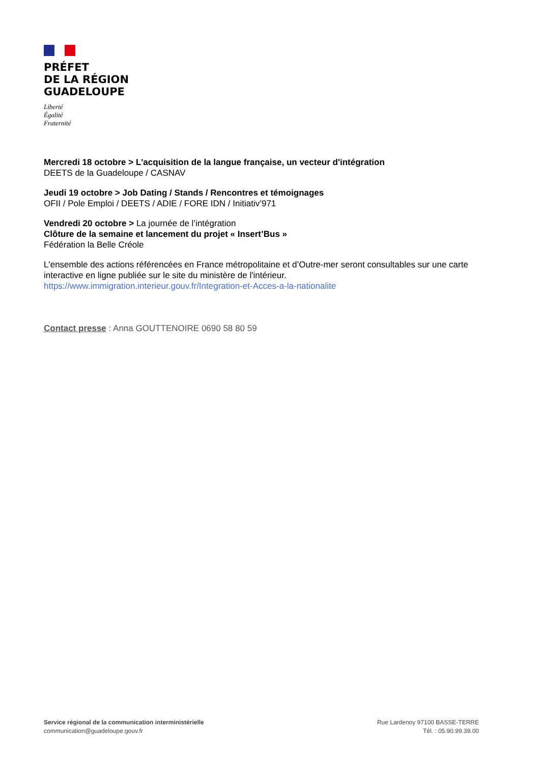PRÉFET
DE LA RÉGION
GUADELOUPE
Liberté
Égalité
Fraternité
Mercredi 18 octobre > L'acquisition de la langue française, un vecteur d'intégration
DEETS de la Guadeloupe / CASNAV
Jeudi 19 octobre > Job Dating / Stands / Rencontres et témoignages
OFII / Pole Emploi / DEETS / ADIE / FORE IDN / Initiativ’971
Vendredi 20 octobre > La journée de l’intégration
Clôture de la semaine et lancement du projet « Insert’Bus »
Fédération la Belle Créole
L'ensemble des actions référencées en France métropolitaine et d’Outre-mer seront consultables sur une carte interactive en ligne publiée sur le site du ministère de l'intérieur.
https://www.immigration.interieur.gouv.fr/Integration-et-Acces-a-la-nationalite
Contact presse : Anna GOUTTENOIRE 0690 58 80 59
Service régional de la communication interministérielle
communication@guadeloupe.gouv.fr
Rue Lardenoy 97100 BASSE-TERRE
Tél. : 05.90.99.39.00